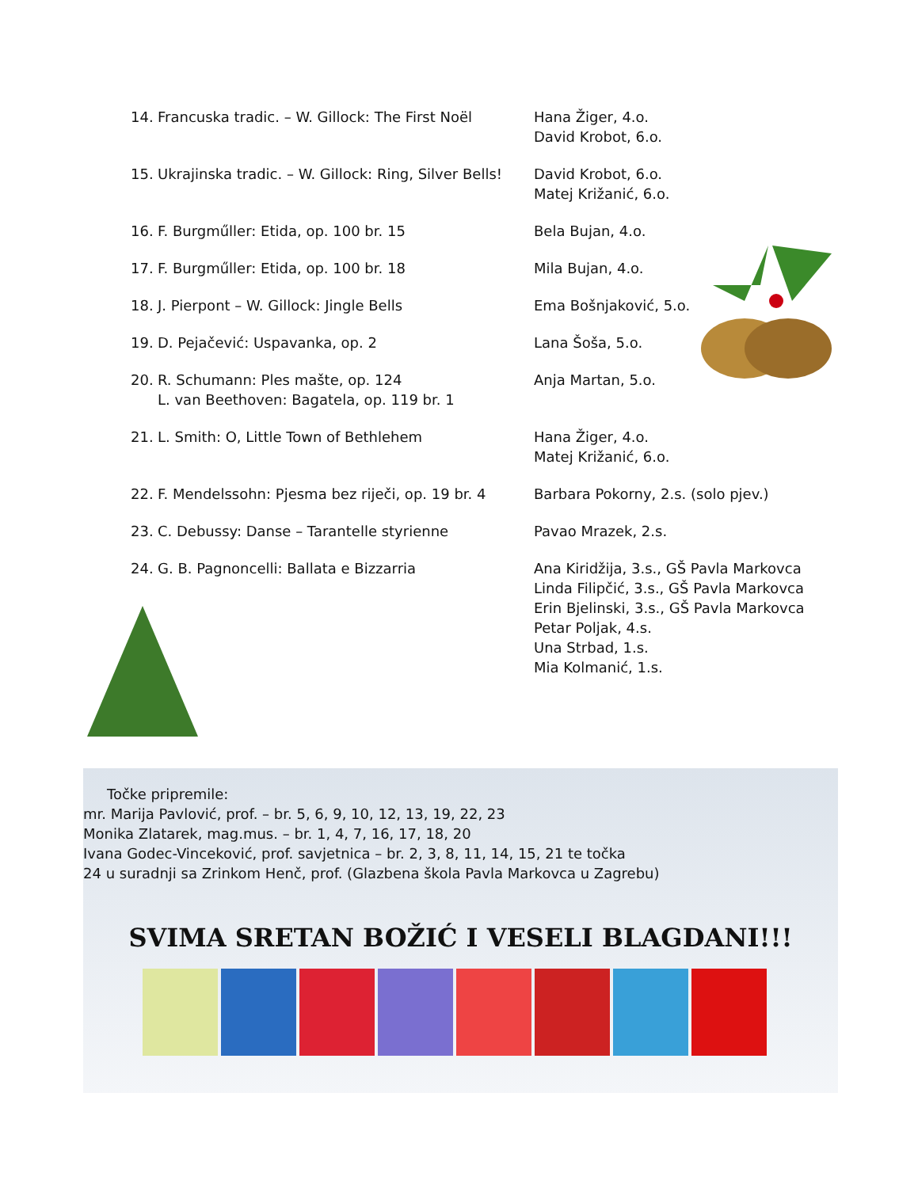| 14. | Francuska tradic. – W. Gillock: The First Noël | Hana Žiger, 4.o. David Krobot, 6.o. |
| 15. | Ukrajinska tradic. – W. Gillock: Ring, Silver Bells! | David Krobot, 6.o. Matej Križanić, 6.o. |
| 16. | F. Burgműller: Etida, op. 100 br. 15 | Bela Bujan, 4.o. |
| 17. | F. Burgműller: Etida, op. 100 br. 18 | Mila Bujan, 4.o. |
| 18. | J. Pierpont – W. Gillock: Jingle Bells | Ema Bošnjaković, 5.o. |
| 19. | D. Pejačević: Uspavanka, op. 2 | Lana Šoša, 5.o. |
| 20. | R. Schumann: Ples mašte, op. 124 L. van Beethoven: Bagatela, op. 119 br. 1 | Anja Martan, 5.o. |
| 21. | L. Smith: O, Little Town of Bethlehem | Hana Žiger, 4.o. Matej Križanić, 6.o. |
| 22. | F. Mendelssohn: Pjesma bez riječi, op. 19 br. 4 | Barbara Pokorny, 2.s. (solo pjev.) |
| 23. | C. Debussy: Danse – Tarantelle styrienne | Pavao Mrazek, 2.s. |
| 24. | G. B. Pagnoncelli: Ballata e Bizzarria | Ana Kiridžija, 3.s., GŠ Pavla Markovca Linda Filipčić, 3.s., GŠ Pavla Markovca Erin Bjelinski, 3.s., GŠ Pavla Markovca Petar Poljak, 4.s. Una Strbad, 1.s. Mia Kolmanić, 1.s. |
Točke pripremile:
mr. Marija Pavlović, prof. – br. 5, 6, 9, 10, 12, 13, 19, 22, 23
Monika Zlatarek, mag.mus. – br. 1, 4, 7, 16, 17, 18, 20
Ivana Godec-Vinceković, prof. savjetnica – br. 2, 3, 8, 11, 14, 15, 21 te točka
24 u suradnji sa Zrinkom Henč, prof. (Glazbena škola Pavla Markovca u Zagrebu)
SVIMA SRETAN BOŽIĆ I VESELI BLAGDANI!!!